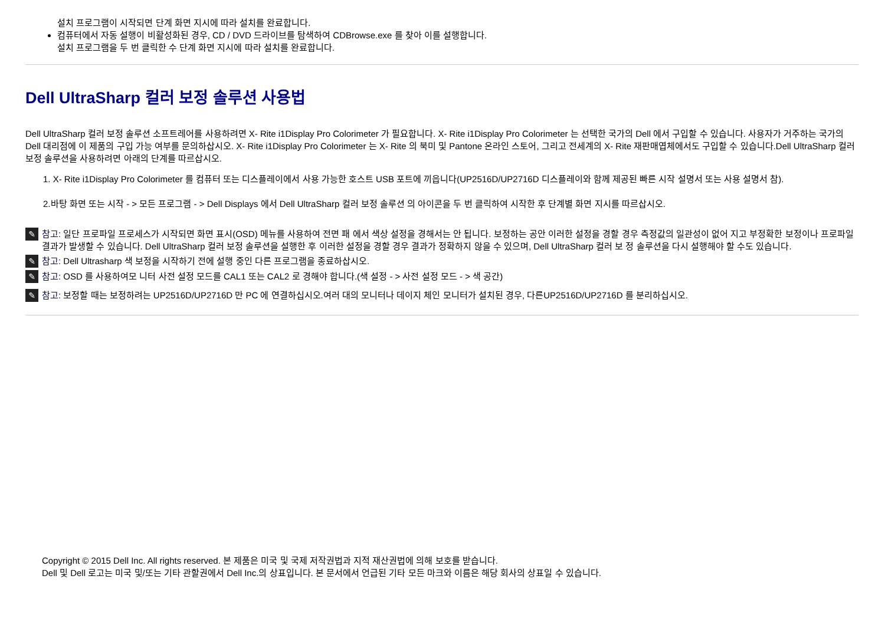설치 프로그램이 시작되면 단계 화면 지시에 따라 설치를 완료합니다.
컴퓨터에서 자동 설행이 비활성화된 경우, CD / DVD 드라이브를 탐색하여 CDBrowse.exe 를 찾아 이를 설행합니다.
설치 프로그램을 두 번 클릭한 수 단계 화면 지시에 따라 설치를 완료합니다.
Dell UltraSharp 컬러 보정 솔루션 사용법
Dell UltraSharp 컬러 보정 솔루션 소프트레어를 사용하려면 X- Rite i1Display Pro Colorimeter 가 필요합니다. X- Rite i1Display Pro Colorimeter 는 선택한 국가의 Dell 에서 구입할 수 있습니다. 사용자가 거주하는 국가의 Dell 대리점에 이 제품의 구입 가능 여부를 문의하삽시오. X- Rite i1Display Pro Colorimeter 는 X- Rite 의 북미 및 Pantone 온라인 스토어, 그리고 전세계의 X- Rite 재판매엽체에서도 구입할 수 있습니다.Dell UltraSharp 컬러 보정 솔루션을 사용하려면 아래의 단계를 따르삽시오.
1. X- Rite i1Display Pro Colorimeter 를 컴퓨터 또는 디스플레이에서 사용 가능한 호스트 USB 포트에 끼읍니다(UP2516D/UP2716D 디스플레이와 함께 제공된 빠른 시작 설명서 또는 사용 설명서 참).
2.바탕 화면 또는 시작 - > 모든 프로그램 - > Dell Displays 에서 Dell UltraSharp 컬러 보정 솔루션 의 아이콘을 두 번 클릭하여 시작한 후 단계별 화면 지시를 따르삽시오.
✎
참고: 일단 프로파일 프로세스가 시작되면 화면 표시(OSD) 메뉴를 사용하여 전면 패 에서 색상 설정을 경해서는 안 됩니다. 보정하는 공안 이러한 설정을 경할 경우 측정값의 일관성이 없어 지고 부정확한 보정이나 프로파일 결과가 발생할 수 있습니다. Dell UltraSharp 컬러 보정 솔루션을 설행한 후 이러한 설정을 경할 경우 결과가 정확하지 않을 수 있으며, Dell UltraSharp 컬러 보 정 솔루션을 다시 설행해야 할 수도 있습니다.
✎
참고: Dell Ultrasharp 색 보정을 시작하기 전에 설행 중인 다른 프로그램을 종료하삽시오.
✎
참고: OSD 를 사용하여모 니터 사전 설정 모드를 CAL1 또는 CAL2 로 경해야 합니다.(색 설정 - > 사전 설정 모드 - > 색 공간)
✎
참고: 보정할 때는 보정하려는 UP2516D/UP2716D 만 PC 에 연결하십시오.여러 대의 모니터나 데이지 체인 모니터가 설치된 경우, 다른UP2516D/UP2716D 를 분리하십시오.
Copyright © 2015 Dell Inc. All rights reserved. 본 제품은 미국 및 국제 저작권법과 지적 재산권법에 의해 보호를 받습니다.
Dell 및 Dell 로고는 미국 및/또는 기타 관할권에서 Dell Inc.의 상표입니다. 본 문서에서 언급된 기타 모든 마크와 이름은 해당 회사의 상표일 수 있습니다.